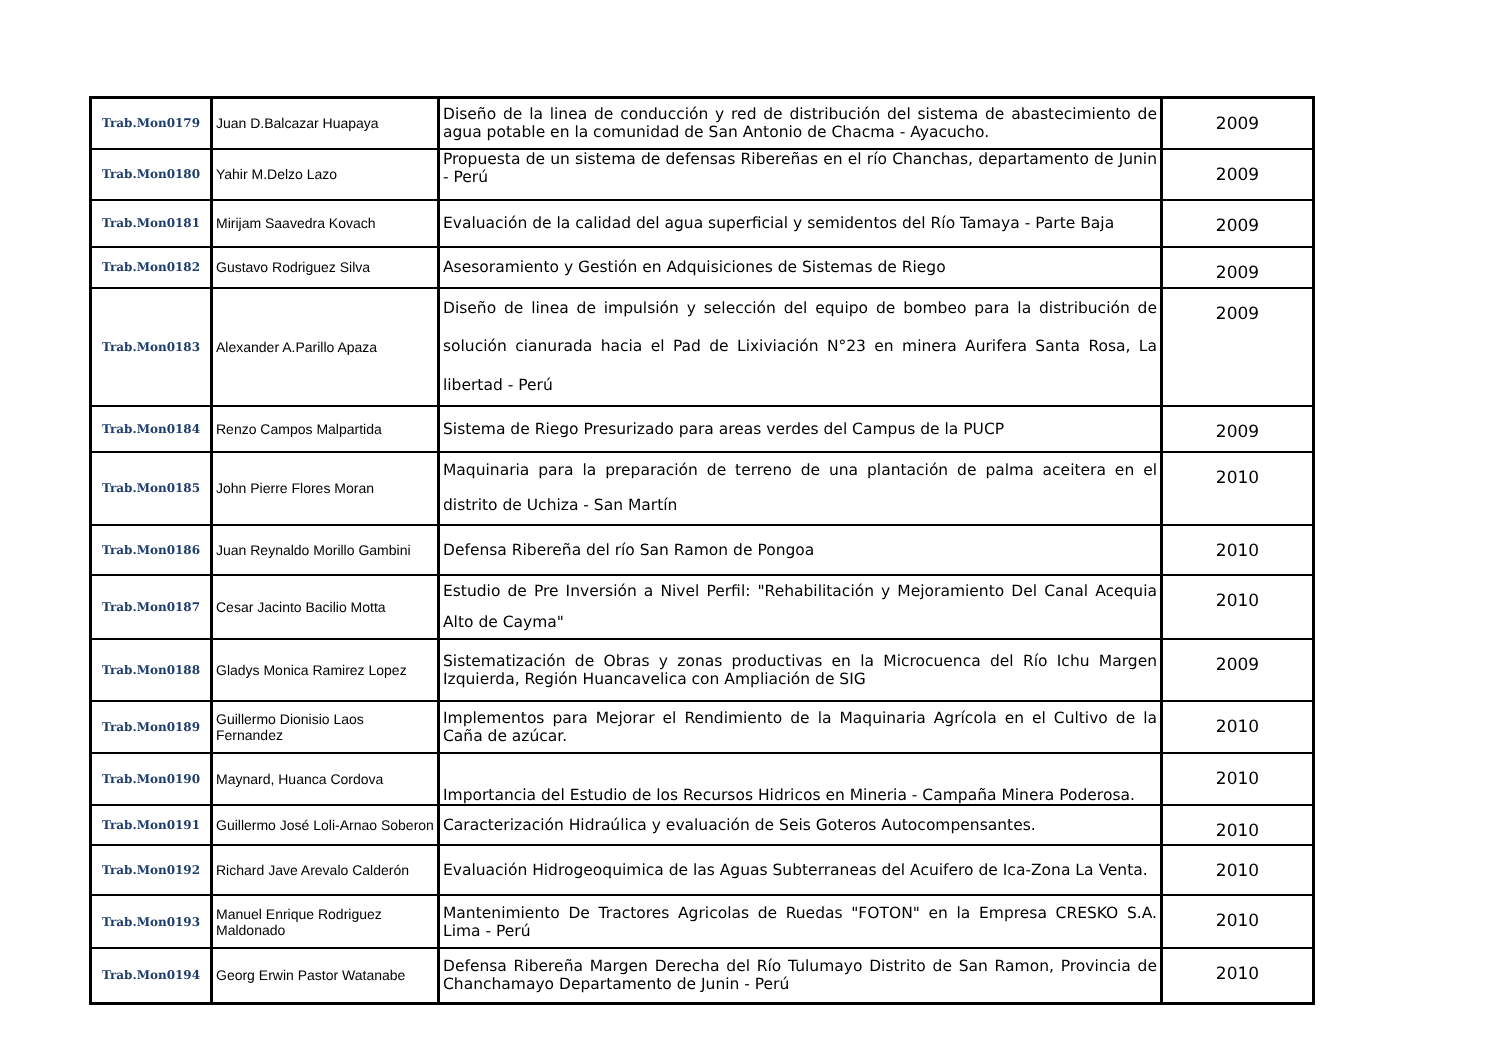| Trab.Mon0179 | Juan D.Balcazar Huapaya | Diseño de la linea de conducción y red de distribución del sistema de abastecimiento de agua potable en la comunidad de San Antonio de Chacma - Ayacucho. | 2009 |
| Trab.Mon0180 | Yahir M.Delzo Lazo | Propuesta de un sistema de defensas Ribereñas en el río Chanchas, departamento de Junin - Perú | 2009 |
| Trab.Mon0181 | Mirijam Saavedra Kovach | Evaluación de la calidad del agua superficial y semidentos del Río Tamaya - Parte Baja | 2009 |
| Trab.Mon0182 | Gustavo Rodriguez Silva | Asesoramiento y Gestión en Adquisiciones de Sistemas de Riego | 2009 |
| Trab.Mon0183 | Alexander A.Parillo Apaza | Diseño de linea de impulsión y selección del equipo de bombeo para la distribución de solución cianurada hacia el Pad de Lixiviación N°23 en minera Aurifera Santa Rosa, La libertad - Perú | 2009 |
| Trab.Mon0184 | Renzo Campos Malpartida | Sistema de Riego Presurizado para areas verdes del Campus de la PUCP | 2009 |
| Trab.Mon0185 | John Pierre Flores Moran | Maquinaria para la preparación de terreno de una plantación de palma aceitera en el distrito de Uchiza - San Martín | 2010 |
| Trab.Mon0186 | Juan Reynaldo Morillo Gambini | Defensa Ribereña del río San Ramon de Pongoa | 2010 |
| Trab.Mon0187 | Cesar Jacinto Bacilio Motta | Estudio de Pre Inversión a Nivel Perfil: "Rehabilitación y Mejoramiento Del Canal Acequia Alto de Cayma" | 2010 |
| Trab.Mon0188 | Gladys Monica Ramirez Lopez | Sistematización de Obras y zonas productivas en la Microcuenca del Río Ichu Margen Izquierda, Región Huancavelica con Ampliación de SIG | 2009 |
| Trab.Mon0189 | Guillermo Dionisio Laos Fernandez | Implementos para Mejorar el Rendimiento de la Maquinaria Agrícola en el Cultivo de la Caña de azúcar. | 2010 |
| Trab.Mon0190 | Maynard, Huanca Cordova | Importancia del Estudio de los Recursos Hidricos en Mineria - Campaña Minera Poderosa. | 2010 |
| Trab.Mon0191 | Guillermo José Loli-Arnao Soberon | Caracterización Hidraúlica y evaluación de Seis Goteros Autocompensantes. | 2010 |
| Trab.Mon0192 | Richard Jave Arevalo Calderón | Evaluación Hidrogeoquimica de las Aguas Subterraneas del Acuifero de Ica-Zona La Venta. | 2010 |
| Trab.Mon0193 | Manuel Enrique Rodriguez Maldonado | Mantenimiento De Tractores Agricolas de Ruedas "FOTON" en la Empresa CRESKO S.A. Lima - Perú | 2010 |
| Trab.Mon0194 | Georg Erwin Pastor Watanabe | Defensa Ribereña Margen Derecha del Río Tulumayo Distrito de San Ramon, Provincia de Chanchamayo Departamento de Junin - Perú | 2010 |